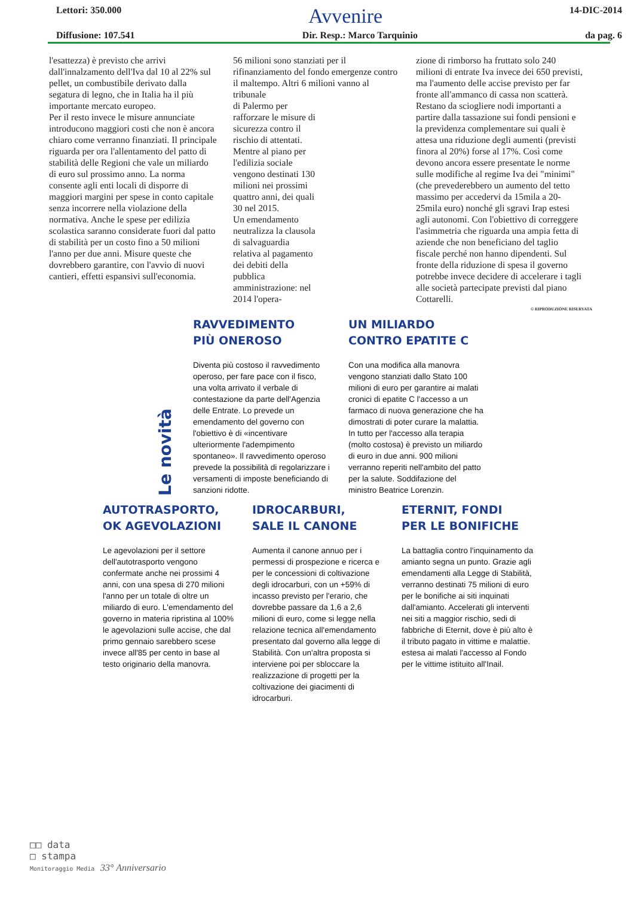Lettori: 350.000
Avvenire
14-DIC-2014
Diffusione: 107.541 Dir. Resp.: Marco Tarquinio da pag. 6
l'esattezza) è previsto che arrivi dall'innalzamento dell'Iva dal 10 al 22% sul pellet, un combustibile derivato dalla segatura di legno, che in Italia ha il più importante mercato europeo.
Per il resto invece le misure annunciate introducono maggiori costi che non è ancora chiaro come verranno finanziati. Il principale riguarda per ora l'allentamento del patto di stabilità delle Regioni che vale un miliardo di euro sul prossimo anno. La norma consente agli enti locali di disporre di maggiori margini per spese in conto capitale senza incorrere nella violazione della normativa. Anche le spese per edilizia scolastica saranno considerate fuori dal patto di stabilità per un costo fino a 50 milioni l'anno per due anni. Misure queste che dovrebbero garantire, con l'avvio di nuovi cantieri, effetti espansivi sull'economia.
56 milioni sono stanziati per il rifinanziamento del fondo emergenze contro il maltempo. Altri 6 milioni vanno al tribunale
di Palermo per rafforzare le misure di sicurezza contro il rischio di attentati. Mentre al piano per l'edilizia sociale vengono destinati 130 milioni nei prossimi quattro anni, dei quali 30 nel 2015.
Un emendamento neutralizza la clausola di salvaguardia relativa al pagamento dei debiti della pubblica amministrazione: nel 2014 l'opera-
zione di rimborso ha fruttato solo 240 milioni di entrate Iva invece dei 650 previsti, ma l'aumento delle accise previsto per far fronte all'ammanco di cassa non scatterà. Restano da sciogliere nodi importanti a partire dalla tassazione sui fondi pensioni e la previdenza complementare sui quali è attesa una riduzione degli aumenti (previsti finora al 20%) forse al 17%. Così come devono ancora essere presentate le norme sulle modifiche al regime Iva dei "minimi" (che prevederebbero un aumento del tetto massimo per accedervi da 15mila a 20-25mila euro) nonché gli sgravi Irap estesi agli autonomi. Con l'obiettivo di correggere l'asimmetria che riguarda una ampia fetta di aziende che non beneficiano del taglio fiscale perché non hanno dipendenti. Sul fronte della riduzione di spesa il governo potrebbe invece decidere di accelerare i tagli alle società partecipate previsti dal piano Cottarelli.
© RIPRODUZIONE RISERVATA
Le novità
RAVVEDIMENTO
PIÙ ONEROSO
Diventa più costoso il ravvedimento operoso, per fare pace con il fisco, una volta arrivato il verbale di contestazione da parte dell'Agenzia delle Entrate. Lo prevede un emendamento del governo con l'obiettivo è di «incentivare ulteriormente l'adempimento spontaneo». Il ravvedimento operoso prevede la possibilità di regolarizzare i versamenti di imposte beneficiando di sanzioni ridotte.
UN MILIARDO
CONTRO EPATITE C
Con una modifica alla manovra vengono stanziati dallo Stato 100 milioni di euro per garantire ai malati cronici di epatite C l'accesso a un farmaco di nuova generazione che ha dimostrati di poter curare la malattia. In tutto per l'accesso alla terapia (molto costosa) è previsto un miliardo di euro in due anni. 900 milioni verranno reperiti nell'ambito del patto per la salute. Soddifazione del ministro Beatrice Lorenzin.
AUTOTRASPORTO,
OK AGEVOLAZIONI
Le agevolazioni per il settore dell'autotrasporto vengono confermate anche nei prossimi 4 anni, con una spesa di 270 milioni l'anno per un totale di oltre un miliardo di euro. L'emendamento del governo in materia ripristina al 100% le agevolazioni sulle accise, che dal primo gennaio sarebbero scese invece all'85 per cento in base al testo originario della manovra.
IDROCARBURI,
SALE IL CANONE
Aumenta il canone annuo per i permessi di prospezione e ricerca e per le concessioni di coltivazione degli idrocarburi, con un +59% di incasso previsto per l'erario, che dovrebbe passare da 1,6 a 2,6 milioni di euro, come si legge nella relazione tecnica all'emendamento presentato dal governo alla legge di Stabilità. Con un'altra proposta si interviene poi per sbloccare la realizzazione di progetti per la coltivazione dei giacimenti di idrocarburi.
ETERNIT, FONDI
PER LE BONIFICHE
La battaglia contro l'inquinamento da amianto segna un punto. Grazie agli emendamenti alla Legge di Stabilità, verranno destinati 75 milioni di euro per le bonifiche ai siti inquinati dall'amianto. Accelerati gli interventi nei siti a maggior rischio, sedi di fabbriche di Eternit, dove è più alto è il tributo pagato in vittime e malattie. estesa ai malati l'accesso al Fondo per le vittime istituito all'Inail.
□□ data
□ stampa
Monitoraggio Media 33° Anniversario